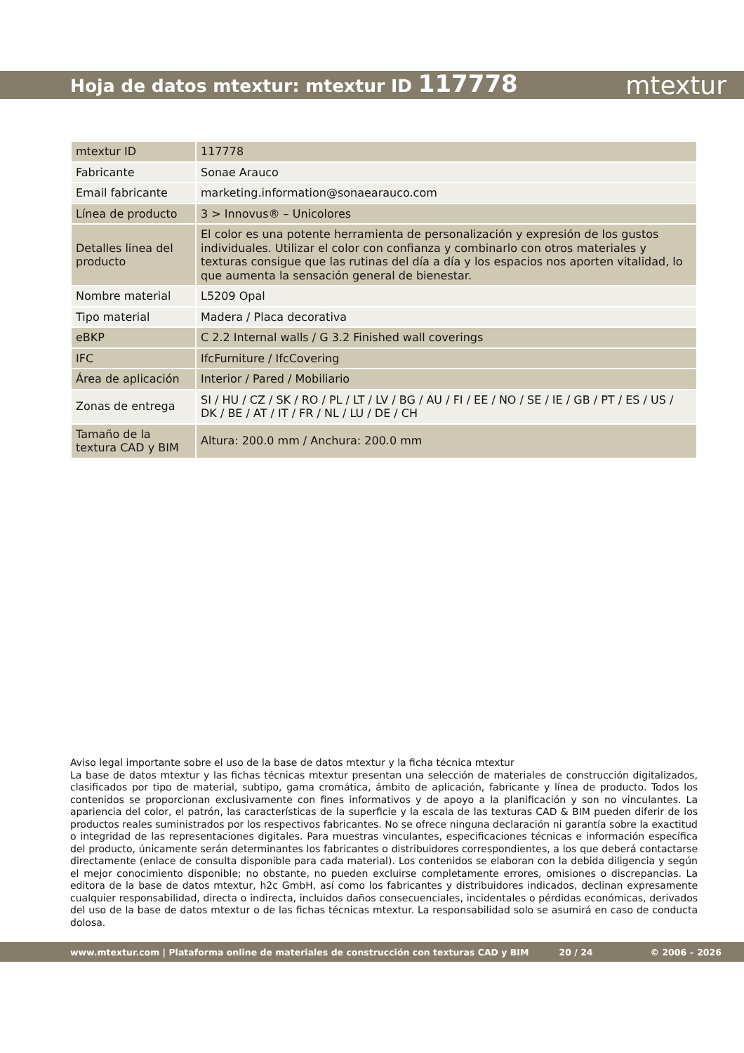Hoja de datos mtextur: mtextur ID 117778
mtextur
| mtextur ID | 117778 |
| Fabricante | Sonae Arauco |
| Email fabricante | marketing.information@sonaearauco.com |
| Línea de producto | 3 > Innovus® – Unicolores |
| Detalles linea del producto | El color es una potente herramienta de personalización y expresión de los gustos individuales. Utilizar el color con confianza y combinarlo con otros materiales y texturas consigue que las rutinas del día a día y los espacios nos aporten vitalidad, lo que aumenta la sensación general de bienestar. |
| Nombre material | L5209 Opal |
| Tipo material | Madera / Placa decorativa |
| eBKP | C 2.2 Internal walls / G 3.2 Finished wall coverings |
| IFC | IfcFurniture / IfcCovering |
| Área de aplicación | Interior / Pared / Mobiliario |
| Zonas de entrega | SI / HU / CZ / SK / RO / PL / LT / LV / BG / AU / FI / EE / NO / SE / IE / GB / PT / ES / US / DK / BE / AT / IT / FR / NL / LU / DE / CH |
| Tamaño de la textura CAD y BIM | Altura: 200.0 mm / Anchura: 200.0 mm |
Aviso legal importante sobre el uso de la base de datos mtextur y la ficha técnica mtextur
La base de datos mtextur y las fichas técnicas mtextur presentan una selección de materiales de construcción digitalizados, clasificados por tipo de material, subtipo, gama cromática, ámbito de aplicación, fabricante y línea de producto. Todos los contenidos se proporcionan exclusivamente con fines informativos y de apoyo a la planificación y son no vinculantes. La apariencia del color, el patrón, las características de la superficie y la escala de las texturas CAD & BIM pueden diferir de los productos reales suministrados por los respectivos fabricantes. No se ofrece ninguna declaración ni garantía sobre la exactitud o integridad de las representaciones digitales. Para muestras vinculantes, especificaciones técnicas e información específica del producto, únicamente serán determinantes los fabricantes o distribuidores correspondientes, a los que deberá contactarse directamente (enlace de consulta disponible para cada material). Los contenidos se elaboran con la debida diligencia y según el mejor conocimiento disponible; no obstante, no pueden excluirse completamente errores, omisiones o discrepancias. La editora de la base de datos mtextur, h2c GmbH, así como los fabricantes y distribuidores indicados, declinan expresamente cualquier responsabilidad, directa o indirecta, incluidos daños consecuenciales, incidentales o pérdidas económicas, derivados del uso de la base de datos mtextur o de las fichas técnicas mtextur. La responsabilidad solo se asumirá en caso de conducta dolosa.
www.mtextur.com | Plataforma online de materiales de construcción con texturas CAD y BIM 20 / 24 © 2006 – 2026